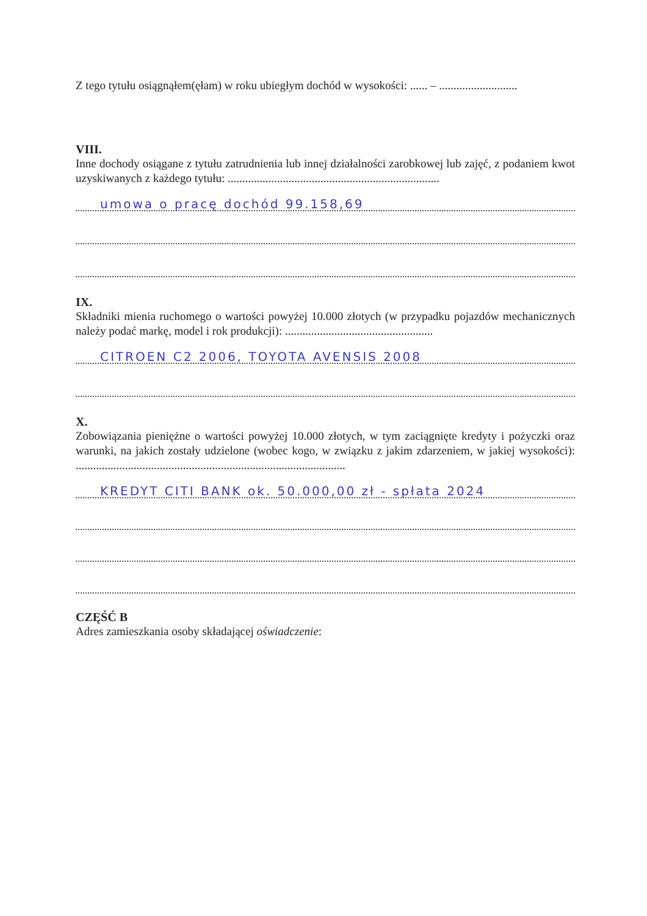Z tego tytułu osiągnąłem(ęłam) w roku ubiegłym dochód w wysokości: ...... – ...........................
VIII.
Inne dochody osiągane z tytułu zatrudnienia lub innej działalności zarobkowej lub zajęć, z podaniem kwot uzyskiwanych z każdego tytułu: .........................................................................
umowa o pracę dochód 99.158,69
IX.
Składniki mienia ruchomego o wartości powyżej 10.000 złotych (w przypadku pojazdów mechanicznych należy podać markę, model i rok produkcji): ...................................................
CITROEN C2 2006, TOYOTA AVENSIS 2008
X.
Zobowiązania pieniężne o wartości powyżej 10.000 złotych, w tym zaciągnięte kredyty i pożyczki oraz warunki, na jakich zostały udzielone (wobec kogo, w związku z jakim zdarzeniem, w jakiej wysokości): .............................................................................................
KREDYT CITI BANK ok. 50.000,00 zł - spłata 2024
CZĘŚĆ B
Adres zamieszkania osoby składającej oświadczenie: